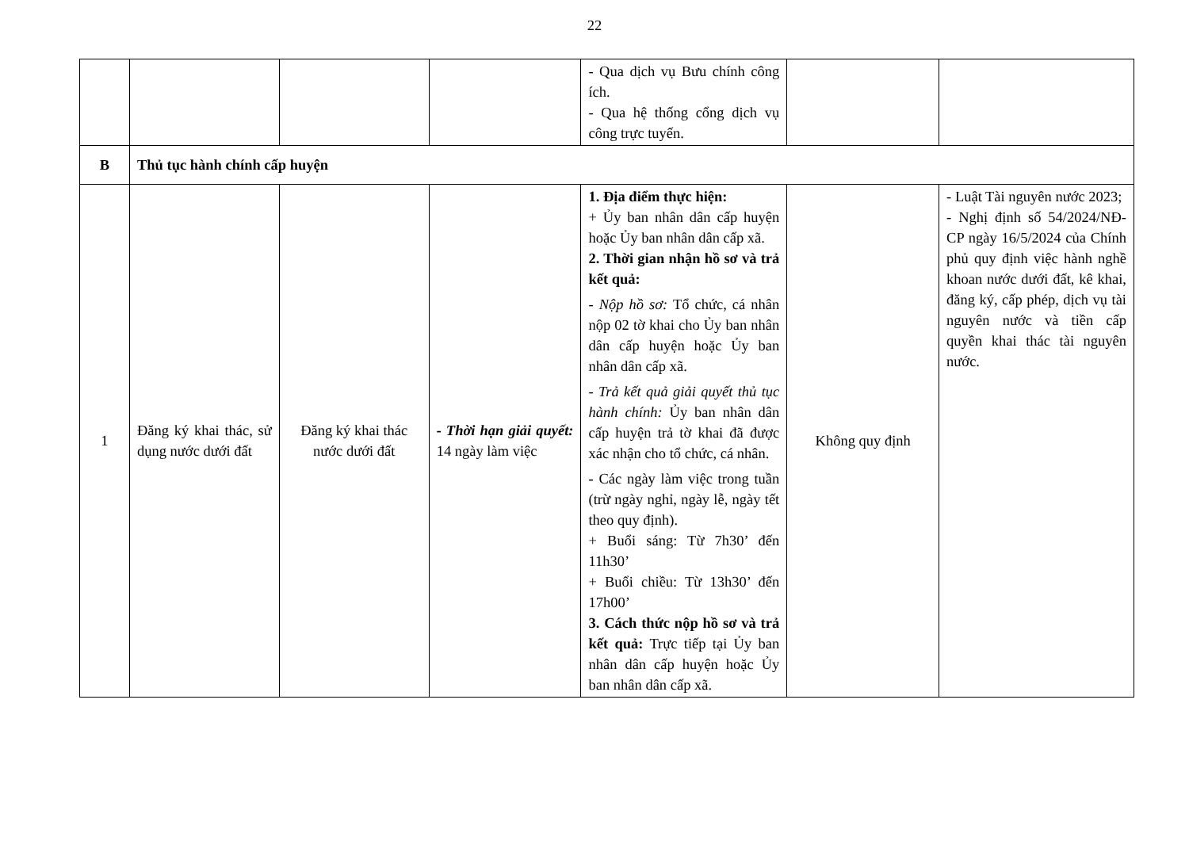22
| | | | | - Qua dịch vụ Bưu chính công ích. - Qua hệ thống cổng dịch vụ công trực tuyến. | | |
| B | Thủ tục hành chính cấp huyện | | | | | |
| 1 | Đăng ký khai thác, sử dụng nước dưới đất | Đăng ký khai thác nước dưới đất | - Thời hạn giải quyết: 14 ngày làm việc | 1. Địa điểm thực hiện: + Ủy ban nhân dân cấp huyện hoặc Ủy ban nhân dân cấp xã. 2. Thời gian nhận hồ sơ và trả kết quả: - Nộp hồ sơ: Tổ chức, cá nhân nộp 02 tờ khai cho Ủy ban nhân dân cấp huyện hoặc Ủy ban nhân dân cấp xã. - Trả kết quả giải quyết thủ tục hành chính: Ủy ban nhân dân cấp huyện trả tờ khai đã được xác nhận cho tổ chức, cá nhân. - Các ngày làm việc trong tuần (trừ ngày nghỉ, ngày lễ, ngày tết theo quy định). + Buổi sáng: Từ 7h30’ đến 11h30’ + Buổi chiều: Từ 13h30’ đến 17h00’ 3. Cách thức nộp hồ sơ và trả kết quả: Trực tiếp tại Ủy ban nhân dân cấp huyện hoặc Ủy ban nhân dân cấp xã. | Không quy định | - Luật Tài nguyên nước 2023; - Nghị định số 54/2024/NĐ-CP ngày 16/5/2024 của Chính phủ quy định việc hành nghề khoan nước dưới đất, kê khai, đăng ký, cấp phép, dịch vụ tài nguyên nước và tiền cấp quyền khai thác tài nguyên nước. |